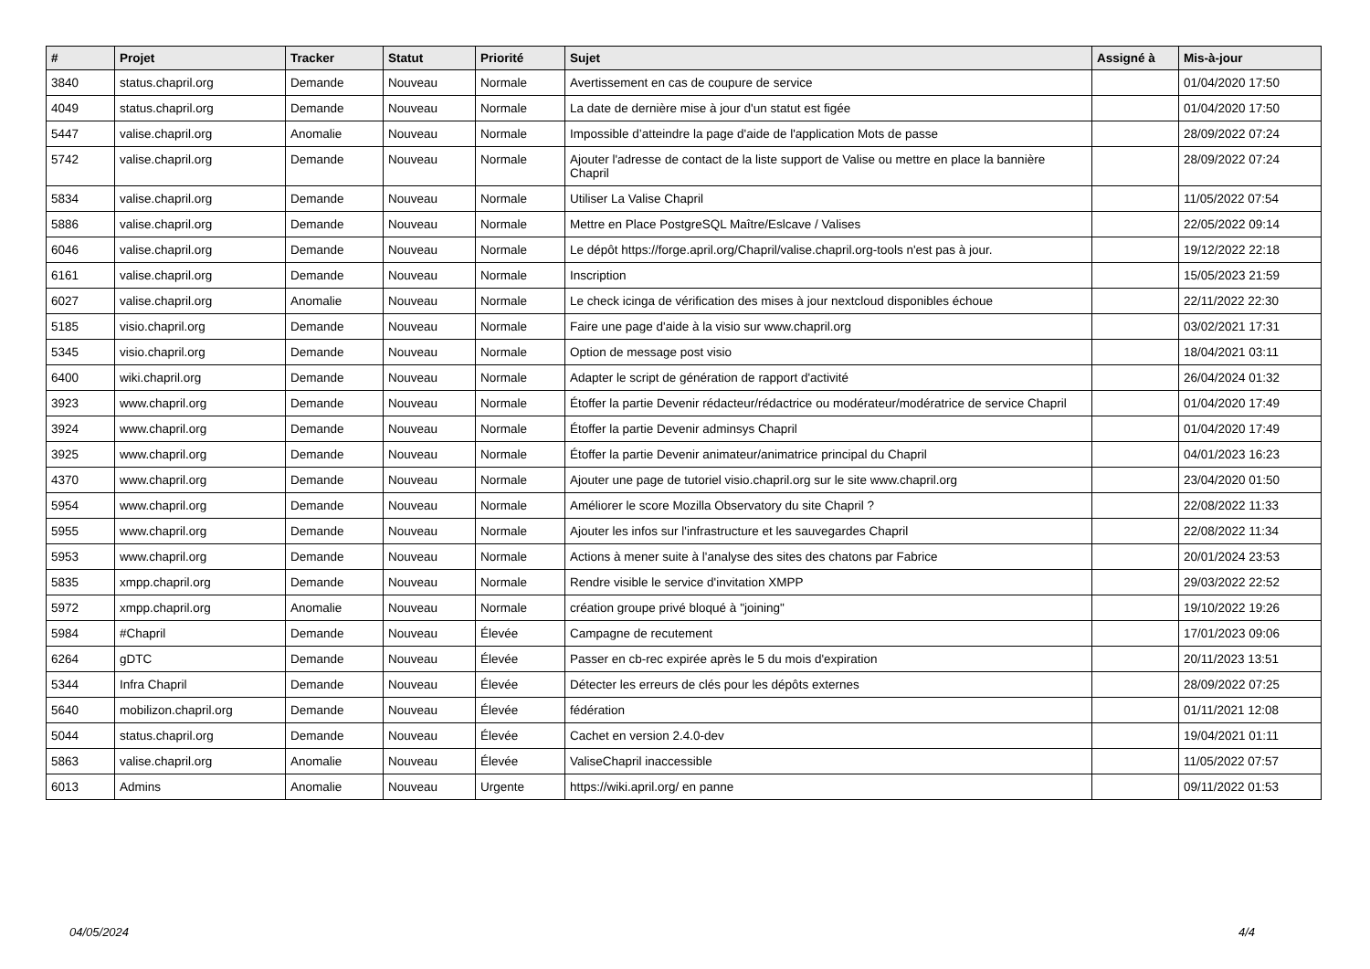| # | Projet | Tracker | Statut | Priorité | Sujet | Assigné à | Mis-à-jour |
| --- | --- | --- | --- | --- | --- | --- | --- |
| 3840 | status.chapril.org | Demande | Nouveau | Normale | Avertissement en cas de coupure de service | | 01/04/2020 17:50 |
| 4049 | status.chapril.org | Demande | Nouveau | Normale | La date de dernière mise à jour d'un statut est figée | | 01/04/2020 17:50 |
| 5447 | valise.chapril.org | Anomalie | Nouveau | Normale | Impossible d’atteindre la page d'aide de l'application Mots de passe | | 28/09/2022 07:24 |
| 5742 | valise.chapril.org | Demande | Nouveau | Normale | Ajouter l'adresse de contact de la liste support de Valise ou mettre en place la bannière Chapril | | 28/09/2022 07:24 |
| 5834 | valise.chapril.org | Demande | Nouveau | Normale | Utiliser La Valise Chapril | | 11/05/2022 07:54 |
| 5886 | valise.chapril.org | Demande | Nouveau | Normale | Mettre en Place PostgreSQL Maître/Eslcave / Valises | | 22/05/2022 09:14 |
| 6046 | valise.chapril.org | Demande | Nouveau | Normale | Le dépôt https://forge.april.org/Chapril/valise.chapril.org-tools n'est pas à jour. | | 19/12/2022 22:18 |
| 6161 | valise.chapril.org | Demande | Nouveau | Normale | Inscription | | 15/05/2023 21:59 |
| 6027 | valise.chapril.org | Anomalie | Nouveau | Normale | Le check icinga de vérification des mises à jour nextcloud disponibles échoue | | 22/11/2022 22:30 |
| 5185 | visio.chapril.org | Demande | Nouveau | Normale | Faire une page d'aide à la visio sur www.chapril.org | | 03/02/2021 17:31 |
| 5345 | visio.chapril.org | Demande | Nouveau | Normale | Option de message post visio | | 18/04/2021 03:11 |
| 6400 | wiki.chapril.org | Demande | Nouveau | Normale | Adapter le script de génération de rapport d'activité | | 26/04/2024 01:32 |
| 3923 | www.chapril.org | Demande | Nouveau | Normale | Étoffer la partie Devenir rédacteur/rédactrice ou modérateur/modératrice de service Chapril | | 01/04/2020 17:49 |
| 3924 | www.chapril.org | Demande | Nouveau | Normale | Étoffer la partie Devenir adminsys Chapril | | 01/04/2020 17:49 |
| 3925 | www.chapril.org | Demande | Nouveau | Normale | Étoffer la partie Devenir animateur/animatrice principal du Chapril | | 04/01/2023 16:23 |
| 4370 | www.chapril.org | Demande | Nouveau | Normale | Ajouter une page de tutoriel visio.chapril.org sur le site www.chapril.org | | 23/04/2020 01:50 |
| 5954 | www.chapril.org | Demande | Nouveau | Normale | Améliorer le score Mozilla Observatory du site Chapril ? | | 22/08/2022 11:33 |
| 5955 | www.chapril.org | Demande | Nouveau | Normale | Ajouter les infos sur l'infrastructure et les sauvegardes Chapril | | 22/08/2022 11:34 |
| 5953 | www.chapril.org | Demande | Nouveau | Normale | Actions à mener suite à l'analyse des sites des chatons par Fabrice | | 20/01/2024 23:53 |
| 5835 | xmpp.chapril.org | Demande | Nouveau | Normale | Rendre visible le service d'invitation XMPP | | 29/03/2022 22:52 |
| 5972 | xmpp.chapril.org | Anomalie | Nouveau | Normale | création groupe privé bloqué à "joining" | | 19/10/2022 19:26 |
| 5984 | #Chapril | Demande | Nouveau | Élevée | Campagne de recutement | | 17/01/2023 09:06 |
| 6264 | gDTC | Demande | Nouveau | Élevée | Passer en cb-rec expirée après le 5 du mois d'expiration | | 20/11/2023 13:51 |
| 5344 | Infra Chapril | Demande | Nouveau | Élevée | Détecter les erreurs de clés pour les dépôts externes | | 28/09/2022 07:25 |
| 5640 | mobilizon.chapril.org | Demande | Nouveau | Élevée | fédération | | 01/11/2021 12:08 |
| 5044 | status.chapril.org | Demande | Nouveau | Élevée | Cachet en version 2.4.0-dev | | 19/04/2021 01:11 |
| 5863 | valise.chapril.org | Anomalie | Nouveau | Élevée | ValiseChapril inaccessible | | 11/05/2022 07:57 |
| 6013 | Admins | Anomalie | Nouveau | Urgente | https://wiki.april.org/ en panne | | 09/11/2022 01:53 |
04/05/2024 4/4